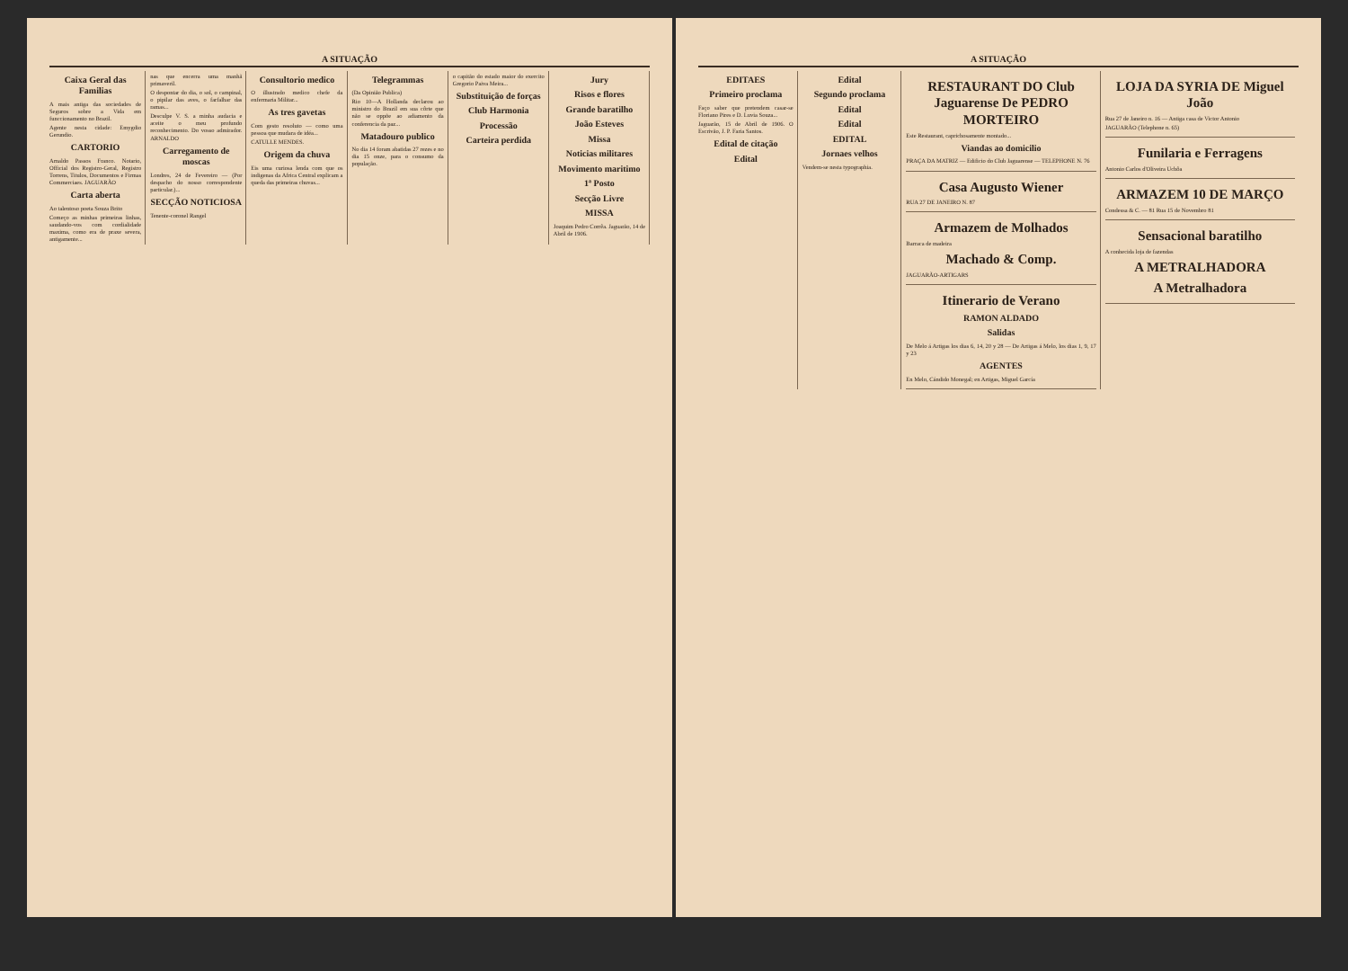A SITUAÇÃO
Caixa Geral das Familias
A mais antiga das sociedades de Seguros sobre a Vida em funccionamento no Brazil.
Agente nesta cidade: Emygdio Gerundio.
CARTORIO
Arnaldo Passos Franco. Notario, Official dos Registro-Geral, Registro Torrens, Titulos, Documentos e Firmas Commerciaes. JAGUARÃO
Carta aberta
Ao talentoso poeta Souza Brito
Começo as minhas primeiras linhas, saudando-vos com cordialidade maxima, como era de praxe severa, antigamente...
nas que encerra uma manhã primaveril.
O despontar do dia, o sol, o campinal, o pipilar das aves, o farfalhar das ramas...
Desculpe V. S. a minha audacia e aceite o meu profundo reconhecimento. Do vosso admirador. ARNALDO
Carregamento de moscas
Londres, 24 de Fevereiro — (Por despacho do nosso correspondente particular.)...
SECÇÃO NOTICIOSA
Tenente-coronel Rangel
Consultorio medico
O illustrado medico chefe da enfermaria Militar...
As tres gavetas
Com gesto resoluto — como uma pessoa que mudara de idéa...
CATULLE MENDES.
Origem da chuva
Eis uma curiosa lenda com que os indigenas da Africa Central explicam a queda das primeiras chuvas...
Telegrammas
(Da Opinião Publica)
Rio 10—A Hollanda declarou ao ministro do Brazil em sua côrte que não se oppõe ao adiamento da conferencia da paz...
Matadouro publico
No dia 14 foram abatidas 27 rezes e no dia 15 onze, para o consumo da população.
o capitão do estado maior do exercito Gregorio Paiva Meira...
Substituição de forças
Club Harmonia
Processão
Carteira perdida
Jury
Risos e flores
Grande baratilho
João Esteves
Missa
Noticias militares
Movimento maritimo
1ª Posto
Secção Livre
MISSA
Joaquim Pedro Corrêa. Jaguarão, 14 de Abril de 1906.
A SITUAÇÃO
EDITAES
Primeiro proclama
Faço saber que pretendem casar-se Floriano Pires e D. Luvia Souza...
Jaguarão, 15 de Abril de 1906. O Escrivão, J. P. Faria Santos.
Edital de citação
Edital
Edital
Segundo proclama
Edital
Edital
EDITAL
Jornaes velhos
Vendem-se nesta typographia.
RESTAURANT DO Club Jaguarense De PEDRO MORTEIRO
Este Restaurant, caprichosamente montado...
Viandas ao domicilio
PRAÇA DA MATRIZ — Edificio do Club Jaguarense — TELEPHONE N. 76
Casa Augusto Wiener
RUA 27 DE JANEIRO N. 87
Armazem de Molhados
Barraca de madeira
Machado & Comp.
JAGUARÃO-ARTIGARS
Itinerario de Verano
RAMON ALDADO
Salidas
De Melo á Artigas los dias 6, 14, 20 y 28 — De Artigas á Melo, los dias 1, 9, 17 y 23
AGENTES
En Melo, Cándido Monegal; en Artigas, Miguel García
LOJA DA SYRIA DE Miguel João
Rua 27 de Janeiro n. 16 — Antiga casa de Victor Antonio
JAGUARÃO (Telephone n. 65)
Funilaria e Ferragens
Antonio Carlos d'Oliveira Uchôa
ARMAZEM 10 DE MARÇO
Condessa & C. — 81 Rua 15 de Novembro 81
Sensacional baratilho
A conhecida loja de fazendas
A METRALHADORA
A Metralhadora